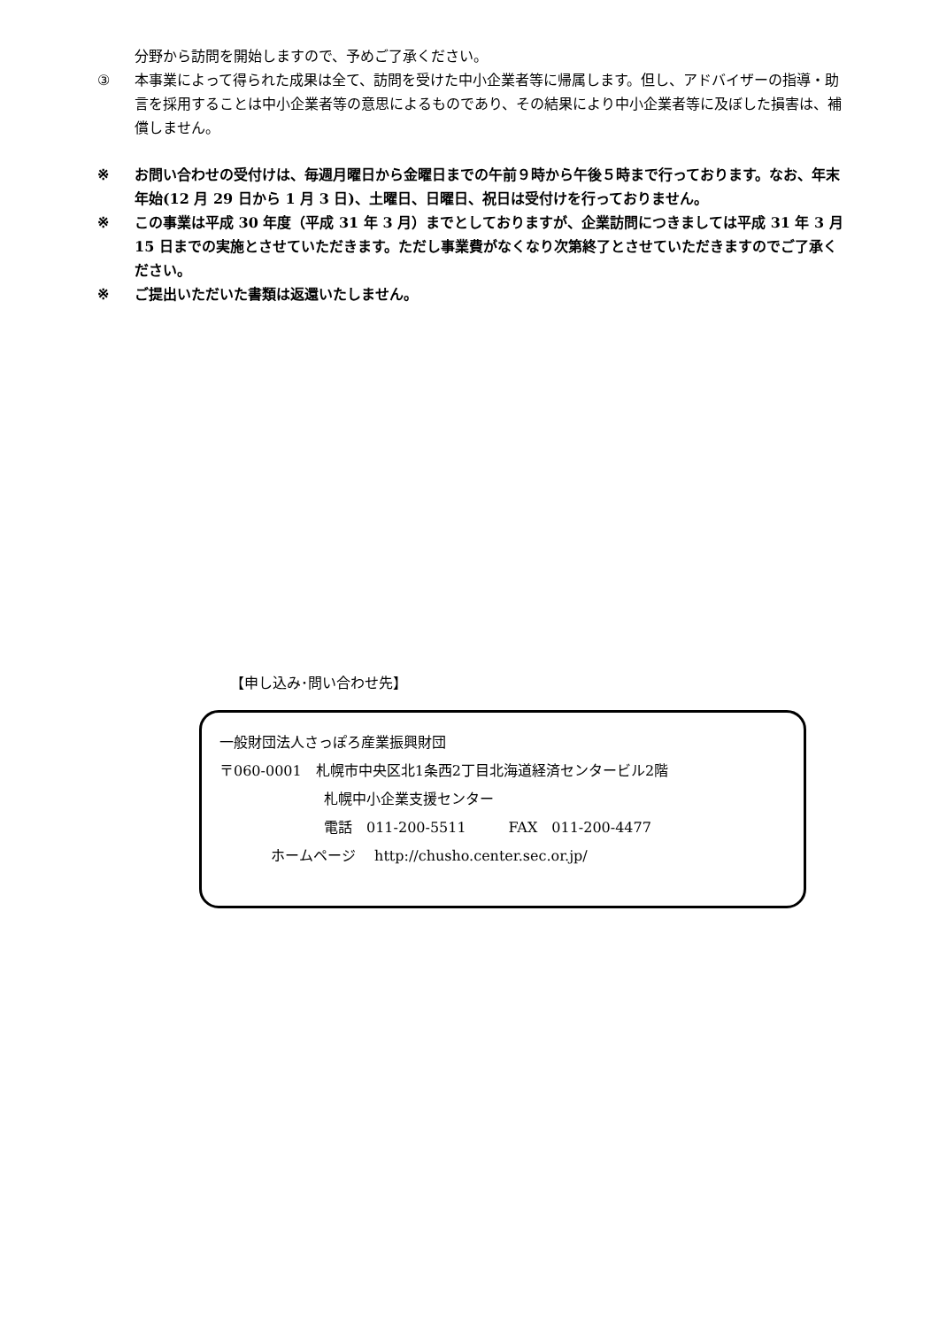分野から訪問を開始しますので、予めご了承ください。
③ 本事業によって得られた成果は全て、訪問を受けた中小企業者等に帰属します。但し、アドバイザーの指導・助言を採用することは中小企業者等の意思によるものであり、その結果により中小企業者等に及ぼした損害は、補償しません。
※ お問い合わせの受付けは、毎週月曜日から金曜日までの午前９時から午後５時まで行っております。なお、年末年始(12 月 29 日から 1 月 3 日)、土曜日、日曜日、祝日は受付けを行っておりません。
※ この事業は平成 30 年度（平成 31 年 3 月）までとしておりますが、企業訪問につきましては平成 31 年 3 月 15 日までの実施とさせていただきます。ただし事業費がなくなり次第終了とさせていただきますのでご了承ください。
※ ご提出いただいた書類は返還いたしません。
【申し込み･問い合わせ先】
一般財団法人さっぽろ産業振興財団
〒060-0001　札幌市中央区北1条西2丁目北海道経済センタービル2階
札幌中小企業支援センター
電話　011-200-5511　　　FAX　011-200-4477
ホームページ　 http://chusho.center.sec.or.jp/